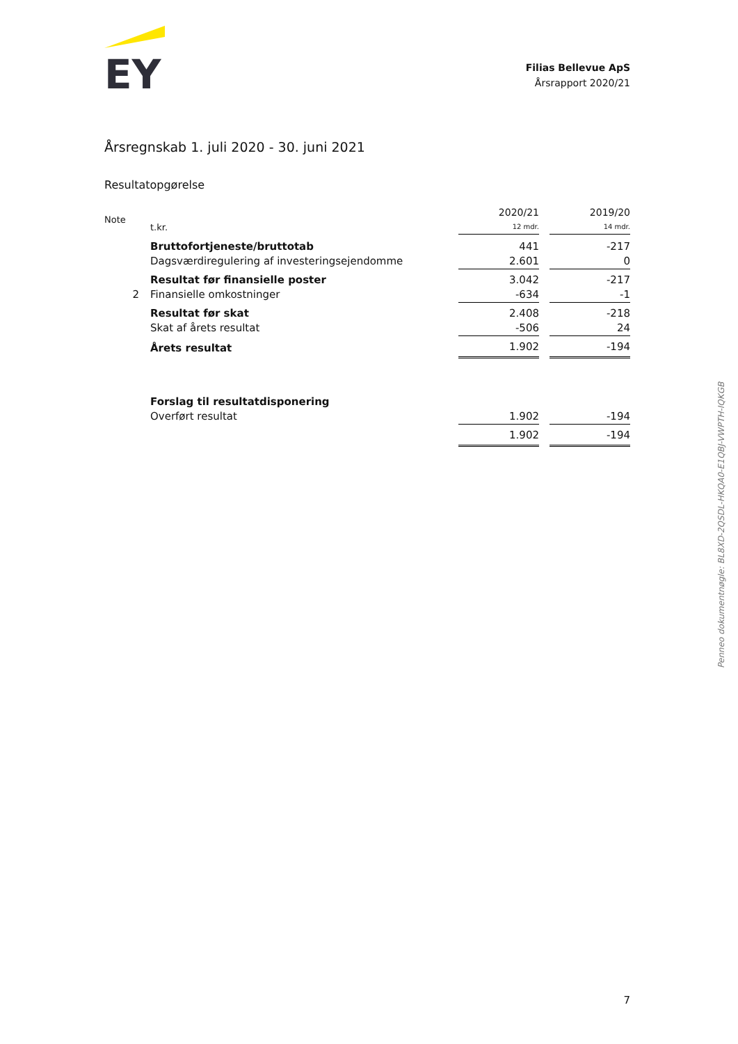EY
Filias Bellevue ApS
Årsrapport 2020/21
Årsregnskab 1. juli 2020 - 30. juni 2021
Resultatopgørelse
| Note | t.kr. | 2020/21 12 mdr. | | 2019/20 14 mdr. |
| | Bruttofortjeneste/bruttotab | 441 | | -217 |
| | Dagsværdiregulering af investeringsejendomme | 2.601 | | 0 |
| | Resultat før finansielle poster | 3.042 | | -217 |
| 2 | Finansielle omkostninger | -634 | | -1 |
| | Resultat før skat | 2.408 | | -218 |
| | Skat af årets resultat | -506 | | 24 |
| | Årets resultat | 1.902 | | -194 |
| | Forslag til resultatdisponering | | | |
| | Overført resultat | 1.902 | | -194 |
| | | 1.902 | | -194 |
Penneo dokumentnøgle: BL8XD-2QSDL-HKQA0-E1QBJ-VWPTH-IQKGB
7